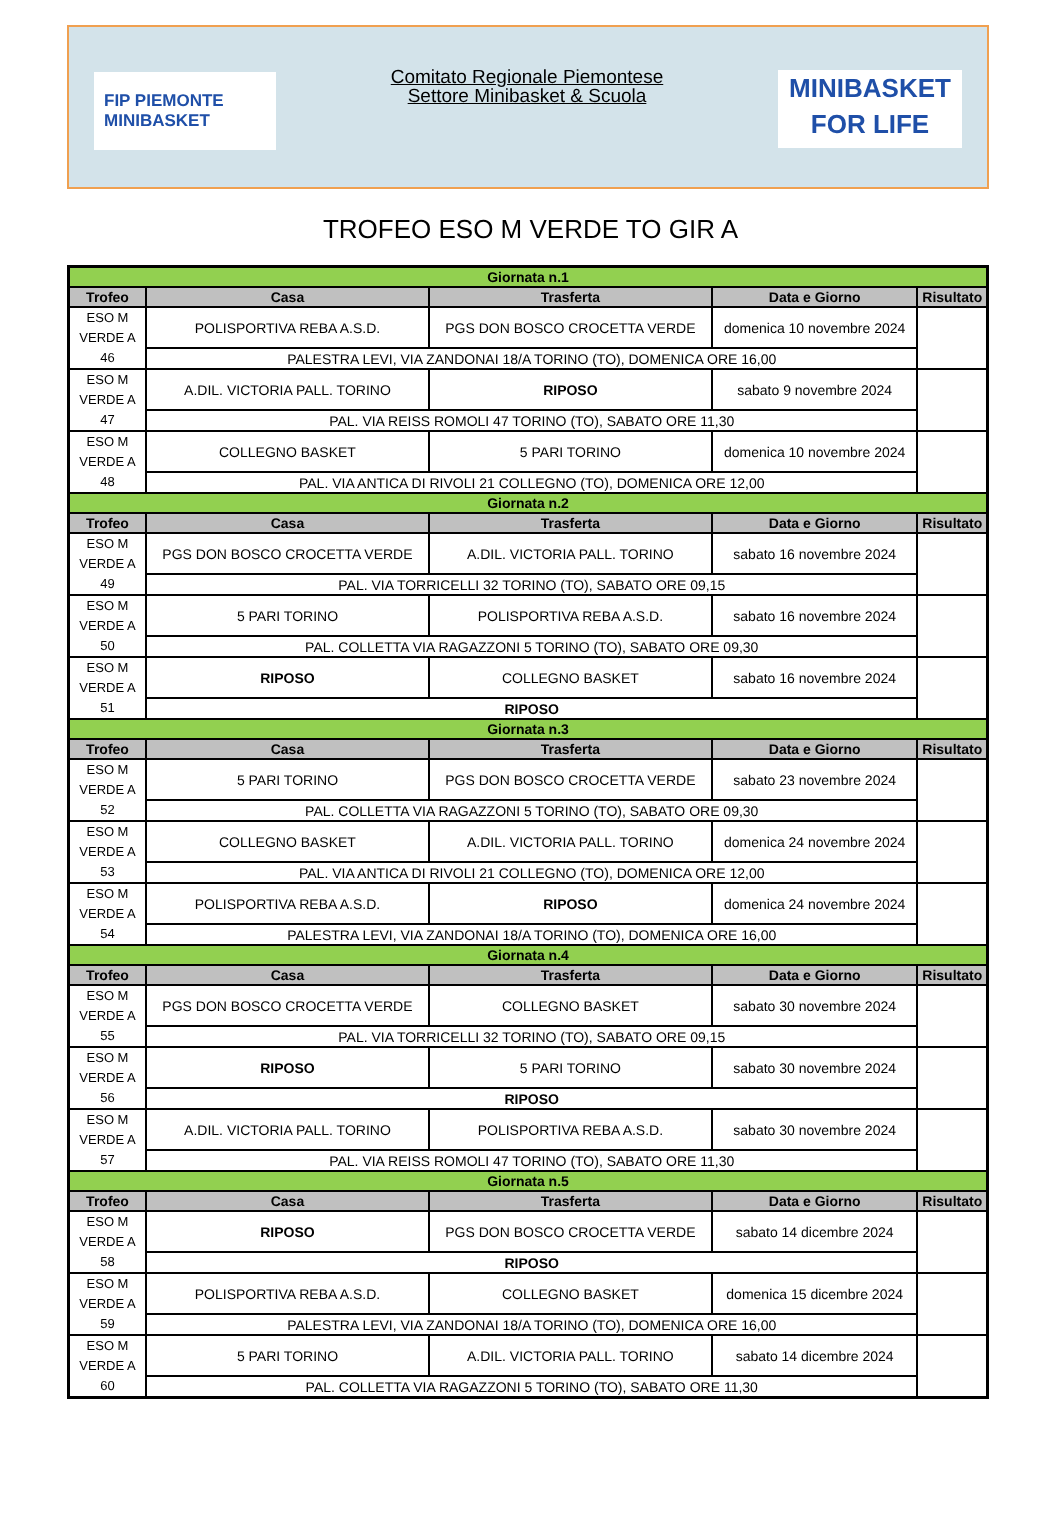FIP PIEMONTE
MINIBASKET
Comitato Regionale Piemontese
Settore Minibasket & Scuola
MINIBASKET
FOR LIFE
TROFEO ESO M VERDE TO GIR A
| Giornata n.1 | | | | |
| Trofeo | Casa | Trasferta | Data e Giorno | Risultato |
| ESO M VERDE A 46 | POLISPORTIVA REBA A.S.D. | PGS DON BOSCO CROCETTA VERDE | domenica 10 novembre 2024 | |
| | PALESTRA LEVI, VIA ZANDONAI 18/A TORINO (TO), DOMENICA ORE 16,00 | | | |
| ESO M VERDE A 47 | A.DIL. VICTORIA PALL. TORINO | RIPOSO | sabato 9 novembre 2024 | |
| | PAL. VIA REISS ROMOLI 47 TORINO (TO), SABATO ORE 11,30 | | | |
| ESO M VERDE A 48 | COLLEGNO BASKET | 5 PARI TORINO | domenica 10 novembre 2024 | |
| | PAL. VIA ANTICA DI RIVOLI 21 COLLEGNO (TO), DOMENICA ORE 12,00 | | | |
| Giornata n.2 | | | | |
| Trofeo | Casa | Trasferta | Data e Giorno | Risultato |
| ESO M VERDE A 49 | PGS DON BOSCO CROCETTA VERDE | A.DIL. VICTORIA PALL. TORINO | sabato 16 novembre 2024 | |
| | PAL. VIA TORRICELLI 32 TORINO (TO), SABATO ORE 09,15 | | | |
| ESO M VERDE A 50 | 5 PARI TORINO | POLISPORTIVA REBA A.S.D. | sabato 16 novembre 2024 | |
| | PAL. COLLETTA VIA RAGAZZONI 5 TORINO (TO), SABATO ORE 09,30 | | | |
| ESO M VERDE A 51 | RIPOSO | COLLEGNO BASKET | sabato 16 novembre 2024 | |
| | RIPOSO | | | |
| Giornata n.3 | | | | |
| Trofeo | Casa | Trasferta | Data e Giorno | Risultato |
| ESO M VERDE A 52 | 5 PARI TORINO | PGS DON BOSCO CROCETTA VERDE | sabato 23 novembre 2024 | |
| | PAL. COLLETTA VIA RAGAZZONI 5 TORINO (TO), SABATO ORE 09,30 | | | |
| ESO M VERDE A 53 | COLLEGNO BASKET | A.DIL. VICTORIA PALL. TORINO | domenica 24 novembre 2024 | |
| | PAL. VIA ANTICA DI RIVOLI 21 COLLEGNO (TO), DOMENICA ORE 12,00 | | | |
| ESO M VERDE A 54 | POLISPORTIVA REBA A.S.D. | RIPOSO | domenica 24 novembre 2024 | |
| | PALESTRA LEVI, VIA ZANDONAI 18/A TORINO (TO), DOMENICA ORE 16,00 | | | |
| Giornata n.4 | | | | |
| Trofeo | Casa | Trasferta | Data e Giorno | Risultato |
| ESO M VERDE A 55 | PGS DON BOSCO CROCETTA VERDE | COLLEGNO BASKET | sabato 30 novembre 2024 | |
| | PAL. VIA TORRICELLI 32 TORINO (TO), SABATO ORE 09,15 | | | |
| ESO M VERDE A 56 | RIPOSO | 5 PARI TORINO | sabato 30 novembre 2024 | |
| | RIPOSO | | | |
| ESO M VERDE A 57 | A.DIL. VICTORIA PALL. TORINO | POLISPORTIVA REBA A.S.D. | sabato 30 novembre 2024 | |
| | PAL. VIA REISS ROMOLI 47 TORINO (TO), SABATO ORE 11,30 | | | |
| Giornata n.5 | | | | |
| Trofeo | Casa | Trasferta | Data e Giorno | Risultato |
| ESO M VERDE A 58 | RIPOSO | PGS DON BOSCO CROCETTA VERDE | sabato 14 dicembre 2024 | |
| | RIPOSO | | | |
| ESO M VERDE A 59 | POLISPORTIVA REBA A.S.D. | COLLEGNO BASKET | domenica 15 dicembre 2024 | |
| | PALESTRA LEVI, VIA ZANDONAI 18/A TORINO (TO), DOMENICA ORE 16,00 | | | |
| ESO M VERDE A 60 | 5 PARI TORINO | A.DIL. VICTORIA PALL. TORINO | sabato 14 dicembre 2024 | |
| | PAL. COLLETTA VIA RAGAZZONI 5 TORINO (TO), SABATO ORE 11,30 | | | |